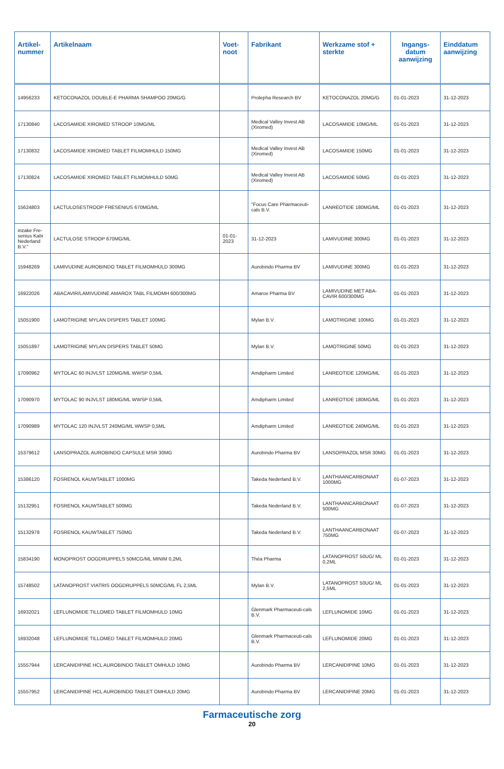| Artikel-nummer | Artikelnaam | Voet-noot | Fabrikant | Werkzame stof + sterkte | Ingangs-datum aanwijzing | Einddatum aanwijzing |
| --- | --- | --- | --- | --- | --- | --- |
| 14956233 | KETOCONAZOL DOUBLE-E PHARMA SHAMPOO 20MG/G | | Prolepha Research BV | KETOCONAZOL 20MG/G | 01-01-2023 | 31-12-2023 |
| 17130840 | LACOSAMIDE XIROMED STROOP 10MG/ML | | Medical Valley Invest AB (Xiromed) | LACOSAMIDE 10MG/ML | 01-01-2023 | 31-12-2023 |
| 17130832 | LACOSAMIDE XIROMED TABLET FILMOMHULD 150MG | | Medical Valley Invest AB (Xiromed) | LACOSAMIDE 150MG | 01-01-2023 | 31-12-2023 |
| 17130824 | LACOSAMIDE XIROMED TABLET FILMOMHULD 50MG | | Medical Valley Invest AB (Xiromed) | LACOSAMIDE 50MG | 01-01-2023 | 31-12-2023 |
| 15624803 | LACTULOSESTROOP FRESENIUS 670MG/ML | | "Focus Care Pharmaceuti-cals B.V. | LANREOTIDE 180MG/ML | 01-01-2023 | 31-12-2023 |
| inzake Fre-senius Kabi Nederland B.V." | LACTULOSE STROOP 670MG/ML | 01-01-2023 | 31-12-2023 | LAMIVUDINE 300MG | 01-01-2023 | 31-12-2023 |
| 15948269 | LAMIVUDINE AUROBINDO TABLET FILMOMHULD 300MG | | Aurobindo Pharma BV | LAMIVUDINE 300MG | 01-01-2023 | 31-12-2023 |
| 16922026 | ABACAVIR/LAMIVUDINE AMAROX TABL FILMOMH 600/300MG | | Amarox Pharma BV | LAMIVUDINE MET ABA-CAVIR 600/300MG | 01-01-2023 | 31-12-2023 |
| 15051900 | LAMOTRIGINE MYLAN DISPERS TABLET 100MG | | Mylan B.V. | LAMOTRIGINE 100MG | 01-01-2023 | 31-12-2023 |
| 15051897 | LAMOTRIGINE MYLAN DISPERS TABLET 50MG | | Mylan B.V. | LAMOTRIGINE 50MG | 01-01-2023 | 31-12-2023 |
| 17090962 | MYTOLAC 60 INJVLST 120MG/ML WWSP 0,5ML | | Amdipharm Limited | LANREOTIDE 120MG/ML | 01-01-2023 | 31-12-2023 |
| 17090970 | MYTOLAC 90 INJVLST 180MG/ML WWSP 0,5ML | | Amdipharm Limited | LANREOTIDE 180MG/ML | 01-01-2023 | 31-12-2023 |
| 17090989 | MYTOLAC 120 INJVLST 240MG/ML WWSP 0,5ML | | Amdipharm Limited | LANREOTIDE 240MG/ML | 01-01-2023 | 31-12-2023 |
| 15379612 | LANSOPRAZOL AUROBINDO CAPSULE MSR 30MG | | Aurobindo Pharma BV | LANSOPRAZOL MSR 30MG | 01-01-2023 | 31-12-2023 |
| 15386120 | FOSRENOL KAUWTABLET 1000MG | | Takeda Nederland B.V. | LANTHAANCARBONAAT 1000MG | 01-07-2023 | 31-12-2023 |
| 15132951 | FOSRENOL KAUWTABLET 500MG | | Takeda Nederland B.V. | LANTHAANCARBONAAT 500MG | 01-07-2023 | 31-12-2023 |
| 15132978 | FOSRENOL KAUWTABLET 750MG | | Takeda Nederland B.V. | LANTHAANCARBONAAT 750MG | 01-07-2023 | 31-12-2023 |
| 15834190 | MONOPROST OOGDRUPPELS 50MCG/ML MINIM 0,2ML | | Théa Pharma | LATANOPROST 50UG/ ML 0,2ML | 01-01-2023 | 31-12-2023 |
| 15748502 | LATANOPROST VIATRIS OOGDRUPPELS 50MCG/ML FL 2,5ML | | Mylan B.V. | LATANOPROST 50UG/ ML 2,5ML | 01-01-2023 | 31-12-2023 |
| 16932021 | LEFLUNOMIDE TILLOMED TABLET FILMOMHULD 10MG | | Glenmark Pharmaceuti-cals B.V. | LEFLUNOMIDE 10MG | 01-01-2023 | 31-12-2023 |
| 16932048 | LEFLUNOMIDE TILLOMED TABLET FILMOMHULD 20MG | | Glenmark Pharmaceuti-cals B.V. | LEFLUNOMIDE 20MG | 01-01-2023 | 31-12-2023 |
| 15557944 | LERCANIDIPINE HCL AUROBINDO TABLET OMHULD 10MG | | Aurobindo Pharma BV | LERCANIDIPINE 10MG | 01-01-2023 | 31-12-2023 |
| 15557952 | LERCANIDIPINE HCL AUROBINDO TABLET OMHULD 20MG | | Aurobindo Pharma BV | LERCANIDIPINE 20MG | 01-01-2023 | 31-12-2023 |
Farmaceutische zorg
20